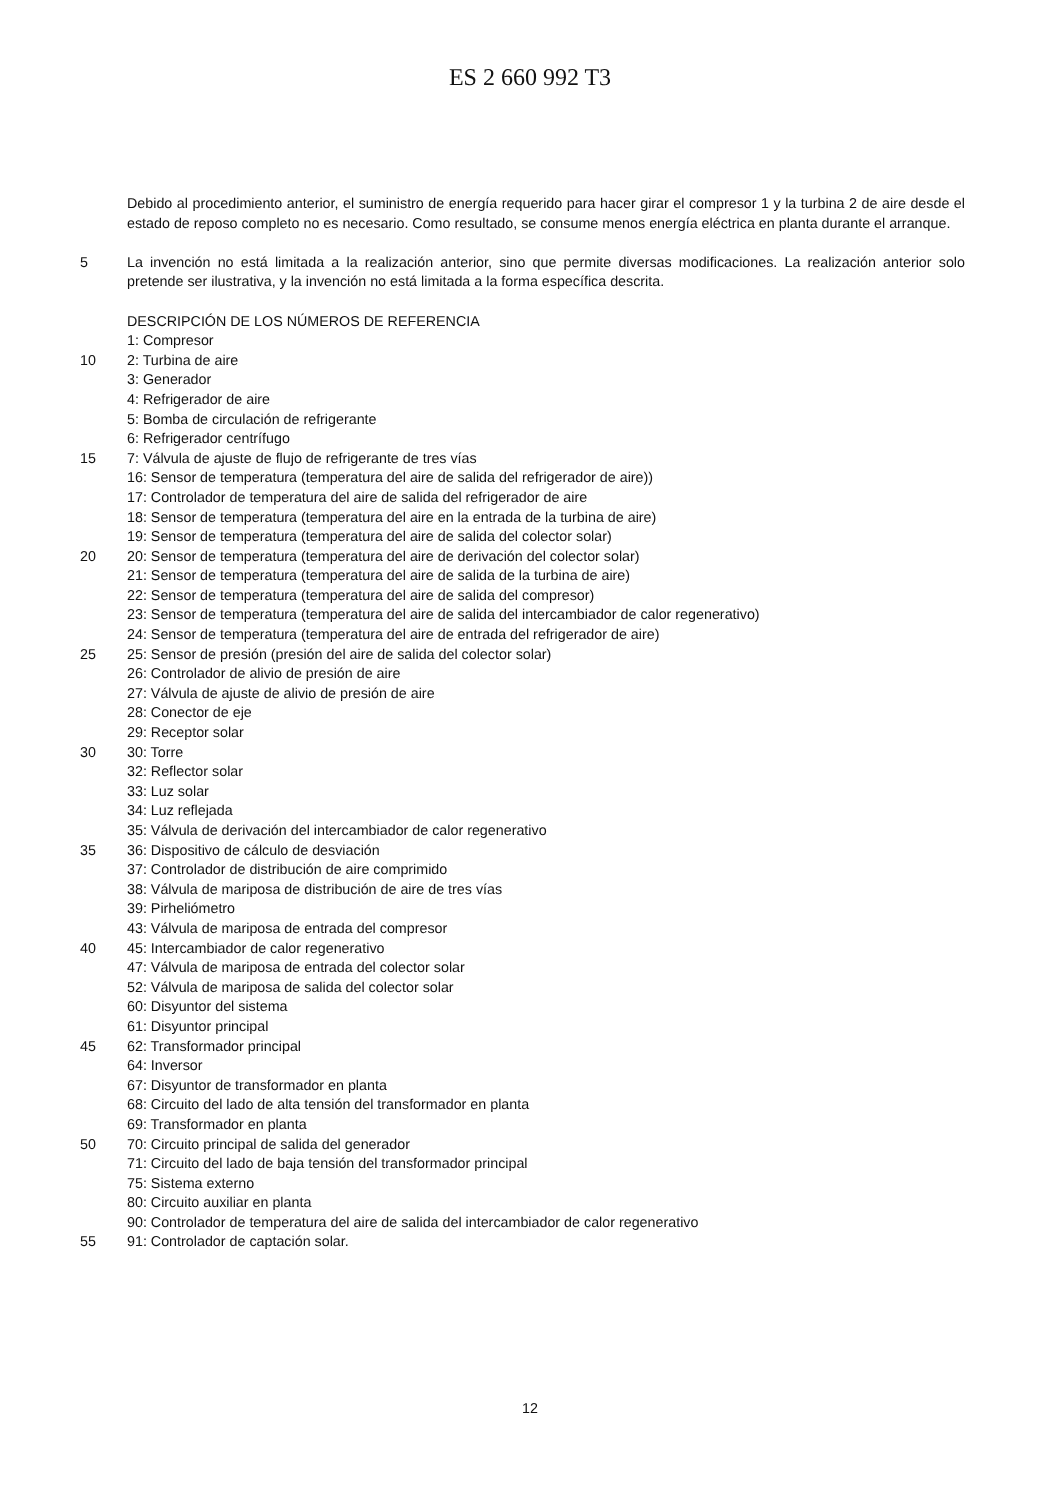ES 2 660 992 T3
Debido al procedimiento anterior, el suministro de energía requerido para hacer girar el compresor 1 y la turbina 2 de aire desde el estado de reposo completo no es necesario. Como resultado, se consume menos energía eléctrica en planta durante el arranque.
5 La invención no está limitada a la realización anterior, sino que permite diversas modificaciones. La realización anterior solo pretende ser ilustrativa, y la invención no está limitada a la forma específica descrita.
DESCRIPCIÓN DE LOS NÚMEROS DE REFERENCIA
1: Compresor
10 2: Turbina de aire
3: Generador
4: Refrigerador de aire
5: Bomba de circulación de refrigerante
6: Refrigerador centrífugo
15 7: Válvula de ajuste de flujo de refrigerante de tres vías
16: Sensor de temperatura (temperatura del aire de salida del refrigerador de aire))
17: Controlador de temperatura del aire de salida del refrigerador de aire
18: Sensor de temperatura (temperatura del aire en la entrada de la turbina de aire)
19: Sensor de temperatura (temperatura del aire de salida del colector solar)
20 20: Sensor de temperatura (temperatura del aire de derivación del colector solar)
21: Sensor de temperatura (temperatura del aire de salida de la turbina de aire)
22: Sensor de temperatura (temperatura del aire de salida del compresor)
23: Sensor de temperatura (temperatura del aire de salida del intercambiador de calor regenerativo)
24: Sensor de temperatura (temperatura del aire de entrada del refrigerador de aire)
25 25: Sensor de presión (presión del aire de salida del colector solar)
26: Controlador de alivio de presión de aire
27: Válvula de ajuste de alivio de presión de aire
28: Conector de eje
29: Receptor solar
30 30: Torre
32: Reflector solar
33: Luz solar
34: Luz reflejada
35: Válvula de derivación del intercambiador de calor regenerativo
35 36: Dispositivo de cálculo de desviación
37: Controlador de distribución de aire comprimido
38: Válvula de mariposa de distribución de aire de tres vías
39: Pirheliómetro
43: Válvula de mariposa de entrada del compresor
40 45: Intercambiador de calor regenerativo
47: Válvula de mariposa de entrada del colector solar
52: Válvula de mariposa de salida del colector solar
60: Disyuntor del sistema
61: Disyuntor principal
45 62: Transformador principal
64: Inversor
67: Disyuntor de transformador en planta
68: Circuito del lado de alta tensión del transformador en planta
69: Transformador en planta
50 70: Circuito principal de salida del generador
71: Circuito del lado de baja tensión del transformador principal
75: Sistema externo
80: Circuito auxiliar en planta
90: Controlador de temperatura del aire de salida del intercambiador de calor regenerativo
55 91: Controlador de captación solar.
12